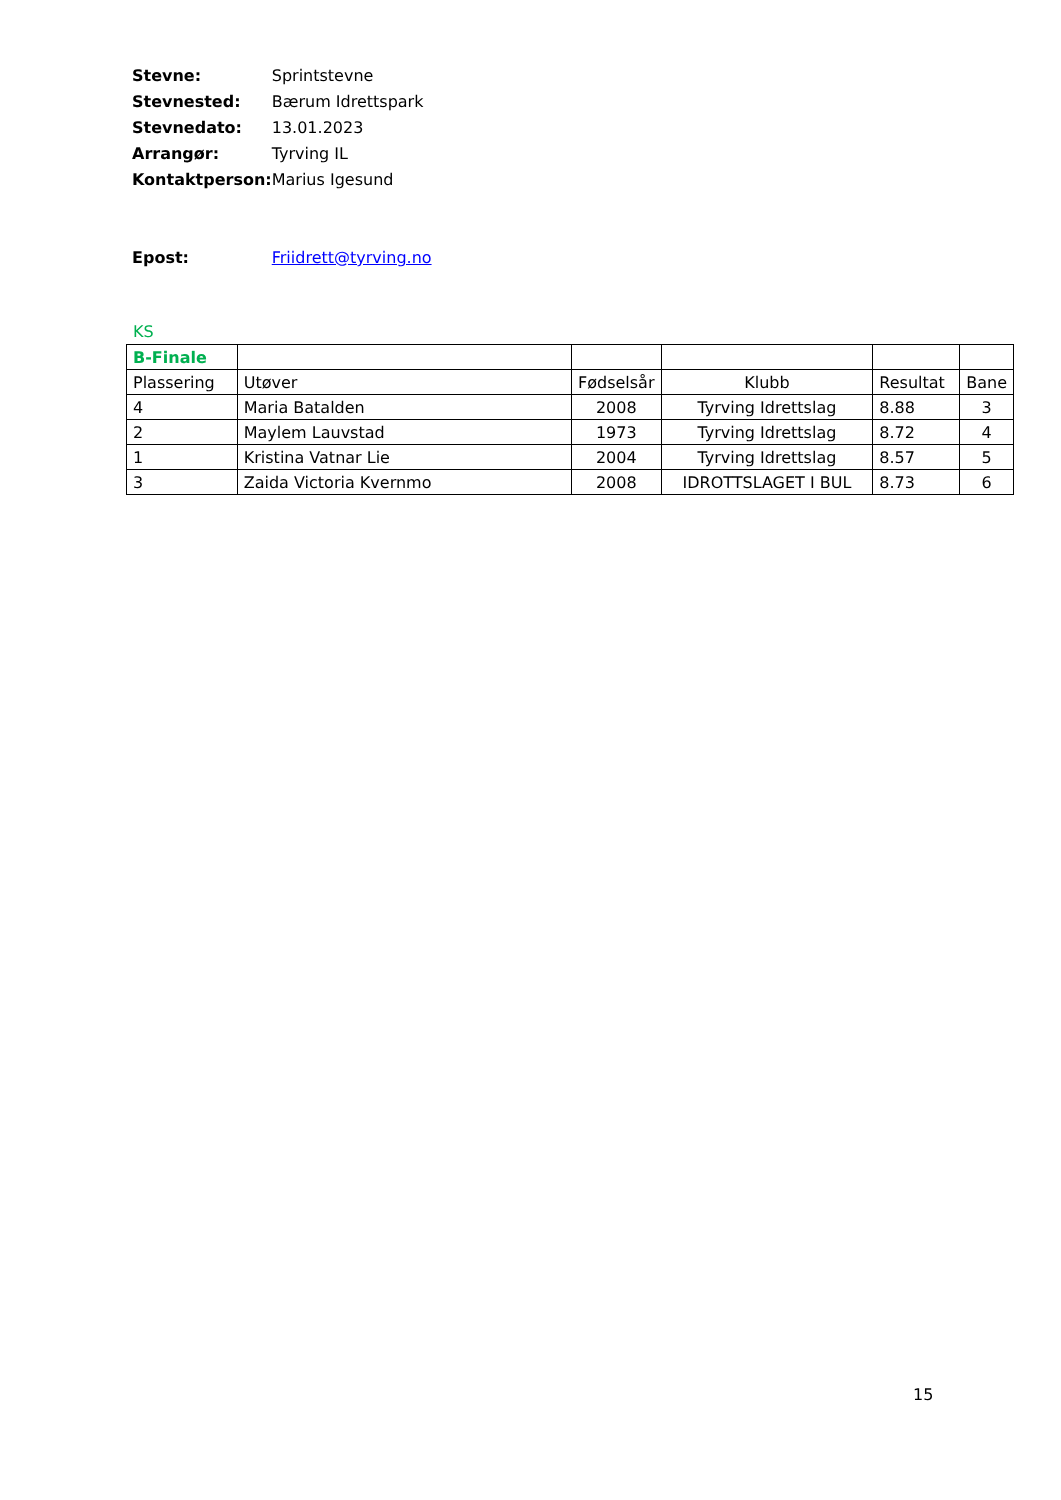| Stevne: | Sprintstevne |
| Stevnested: | Bærum Idrettspark |
| Stevnedato: | 13.01.2023 |
| Arrangør: | Tyrving IL |
| Kontaktperson: | Marius Igesund |
| Epost: | Friidrett@tyrving.no |
KS
| B-Finale | | | | | |
| Plassering | Utøver | Fødselsår | Klubb | Resultat | Bane |
| 4 | Maria Batalden | 2008 | Tyrving Idrettslag | 8.88 | 3 |
| 2 | Maylem Lauvstad | 1973 | Tyrving Idrettslag | 8.72 | 4 |
| 1 | Kristina Vatnar Lie | 2004 | Tyrving Idrettslag | 8.57 | 5 |
| 3 | Zaida Victoria Kvernmo | 2008 | IDROTTSLAGET I BUL | 8.73 | 6 |
15